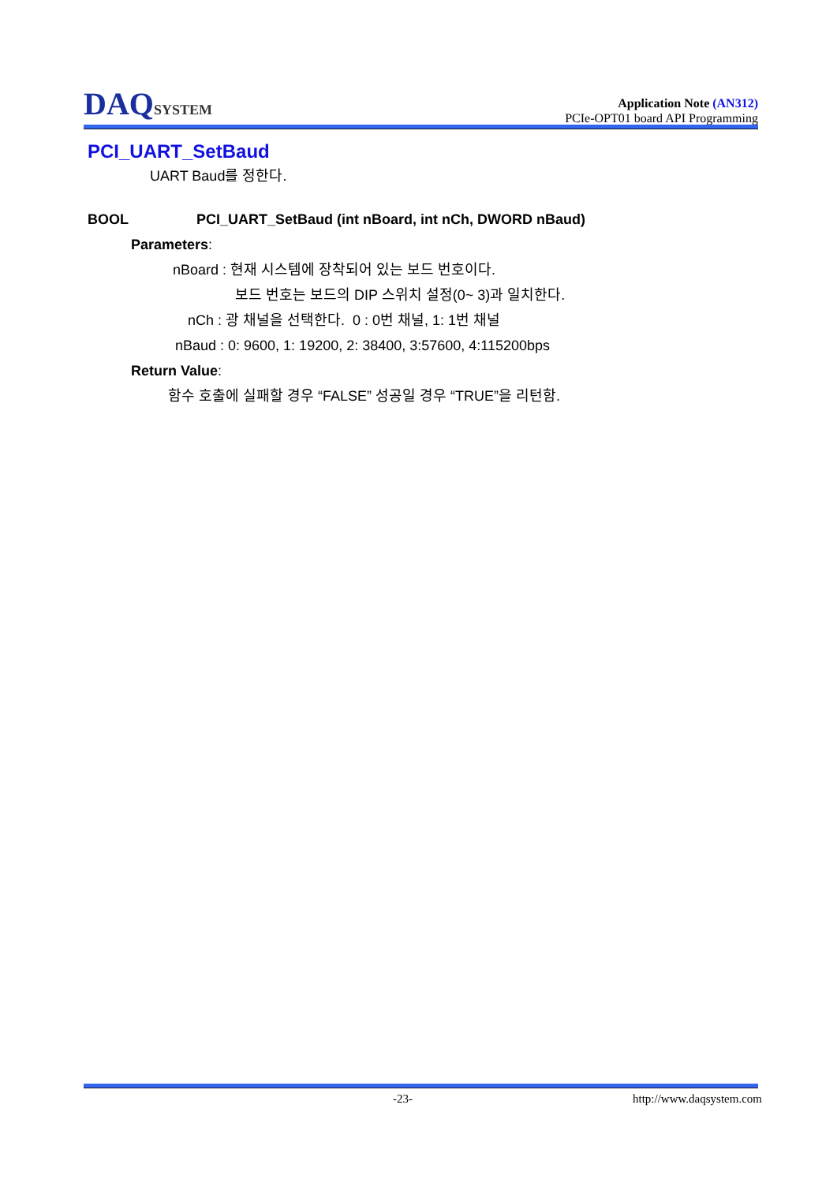DAQSYSTEM
Application Note (AN312)
PCIe-OPT01 board API Programming
PCI_UART_SetBaud
UART Baud를 정한다.
BOOL PCI_UART_SetBaud (int nBoard, int nCh, DWORD nBaud)
Parameters:
nBoard : 현재 시스템에 장착되어 있는 보드 번호이다.
보드 번호는 보드의 DIP 스위치 설정(0~ 3)과 일치한다.
nCh : 광 채널을 선택한다. 0 : 0번 채널, 1: 1번 채널
nBaud : 0: 9600, 1: 19200, 2: 38400, 3:57600, 4:115200bps
Return Value:
함수 호출에 실패할 경우 “FALSE” 성공일 경우 “TRUE”을 리턴함.
-23- http://www.daqsystem.com